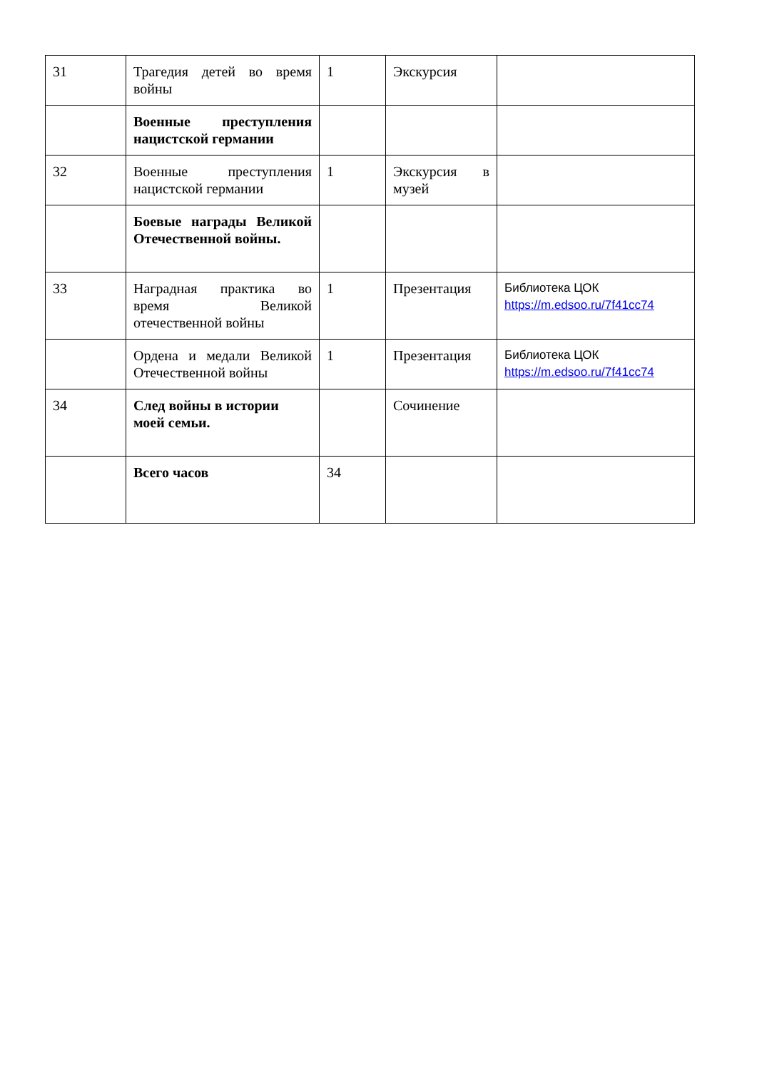| 31 | Трагедия детей во время войны | 1 | Экскурсия | |
| | Военные преступления нацистской германии | | | |
| 32 | Военные преступления нацистской германии | 1 | Экскурсия в музей | |
| | Боевые награды Великой Отечественной войны. | | | |
| 33 | Наградная практика во время Великой отечественной войны | 1 | Презентация | Библиотека ЦОК https://m.edsoo.ru/7f41cc74 |
| | Ордена и медали Великой Отечественной войны | 1 | Презентация | Библиотека ЦОК https://m.edsoo.ru/7f41cc74 |
| 34 | След войны в истории моей семьи. | | Сочинение | |
| | Всего часов | 34 | | |